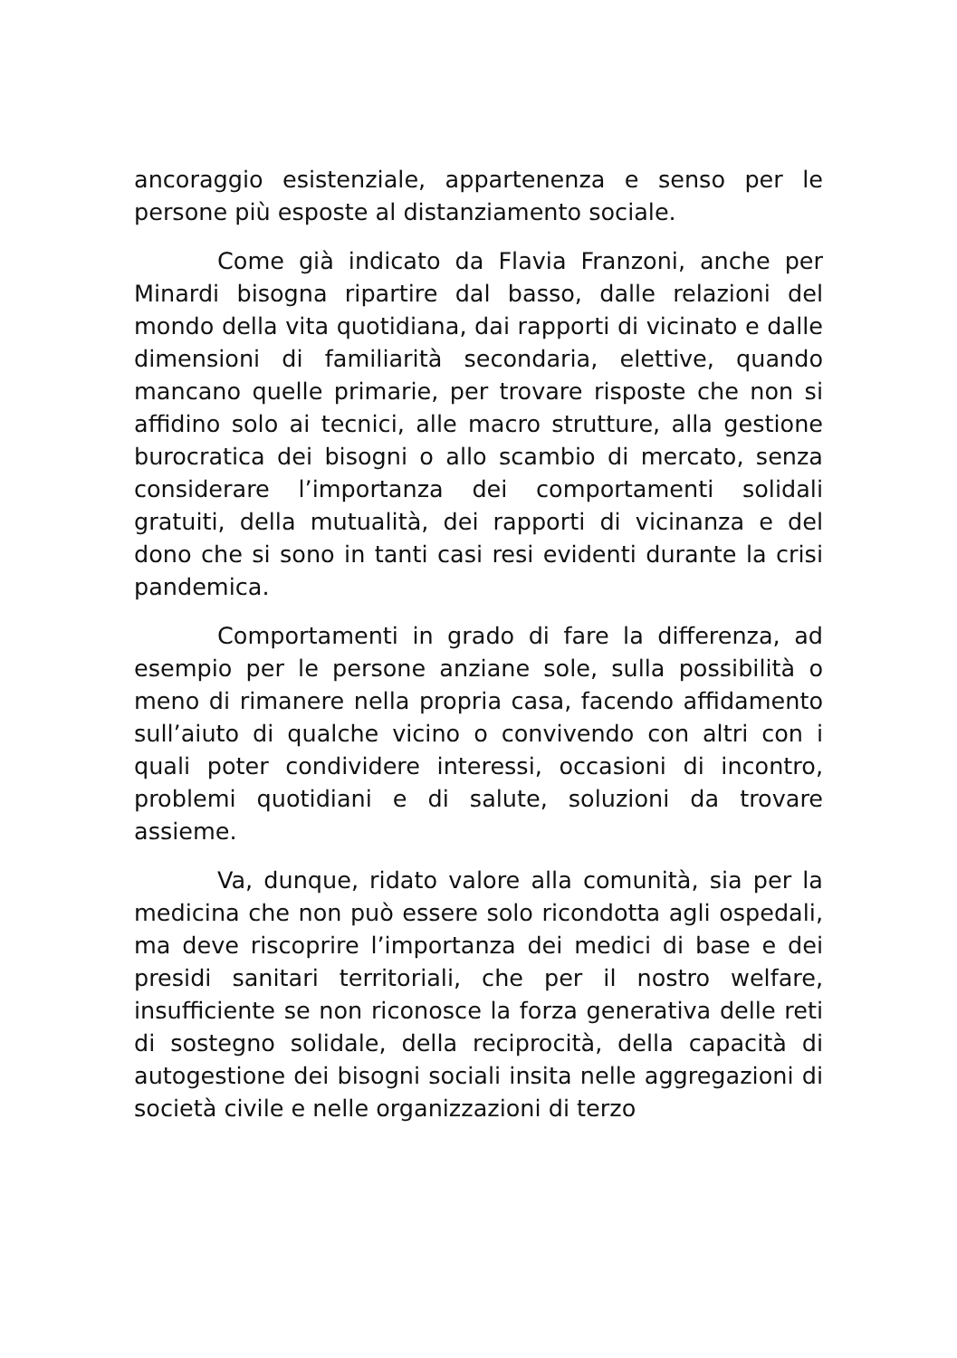ancoraggio esistenziale, appartenenza e senso per le persone più esposte al distanziamento sociale.
Come già indicato da Flavia Franzoni, anche per Minardi bisogna ripartire dal basso, dalle relazioni del mondo della vita quotidiana, dai rapporti di vicinato e dalle dimensioni di familiarità secondaria, elettive, quando mancano quelle primarie, per trovare risposte che non si affidino solo ai tecnici, alle macro strutture, alla gestione burocratica dei bisogni o allo scambio di mercato, senza considerare l’importanza dei comportamenti solidali gratuiti, della mutualità, dei rapporti di vicinanza e del dono che si sono in tanti casi resi evidenti durante la crisi pandemica.
Comportamenti in grado di fare la differenza, ad esempio per le persone anziane sole, sulla possibilità o meno di rimanere nella propria casa, facendo affidamento sull’aiuto di qualche vicino o convivendo con altri con i quali poter condividere interessi, occasioni di incontro, problemi quotidiani e di salute, soluzioni da trovare assieme.
Va, dunque, ridato valore alla comunità, sia per la medicina che non può essere solo ricondotta agli ospedali, ma deve riscoprire l’importanza dei medici di base e dei presidi sanitari territoriali, che per il nostro welfare, insufficiente se non riconosce la forza generativa delle reti di sostegno solidale, della reciprocità, della capacità di autogestione dei bisogni sociali insita nelle aggregazioni di società civile e nelle organizzazioni di terzo